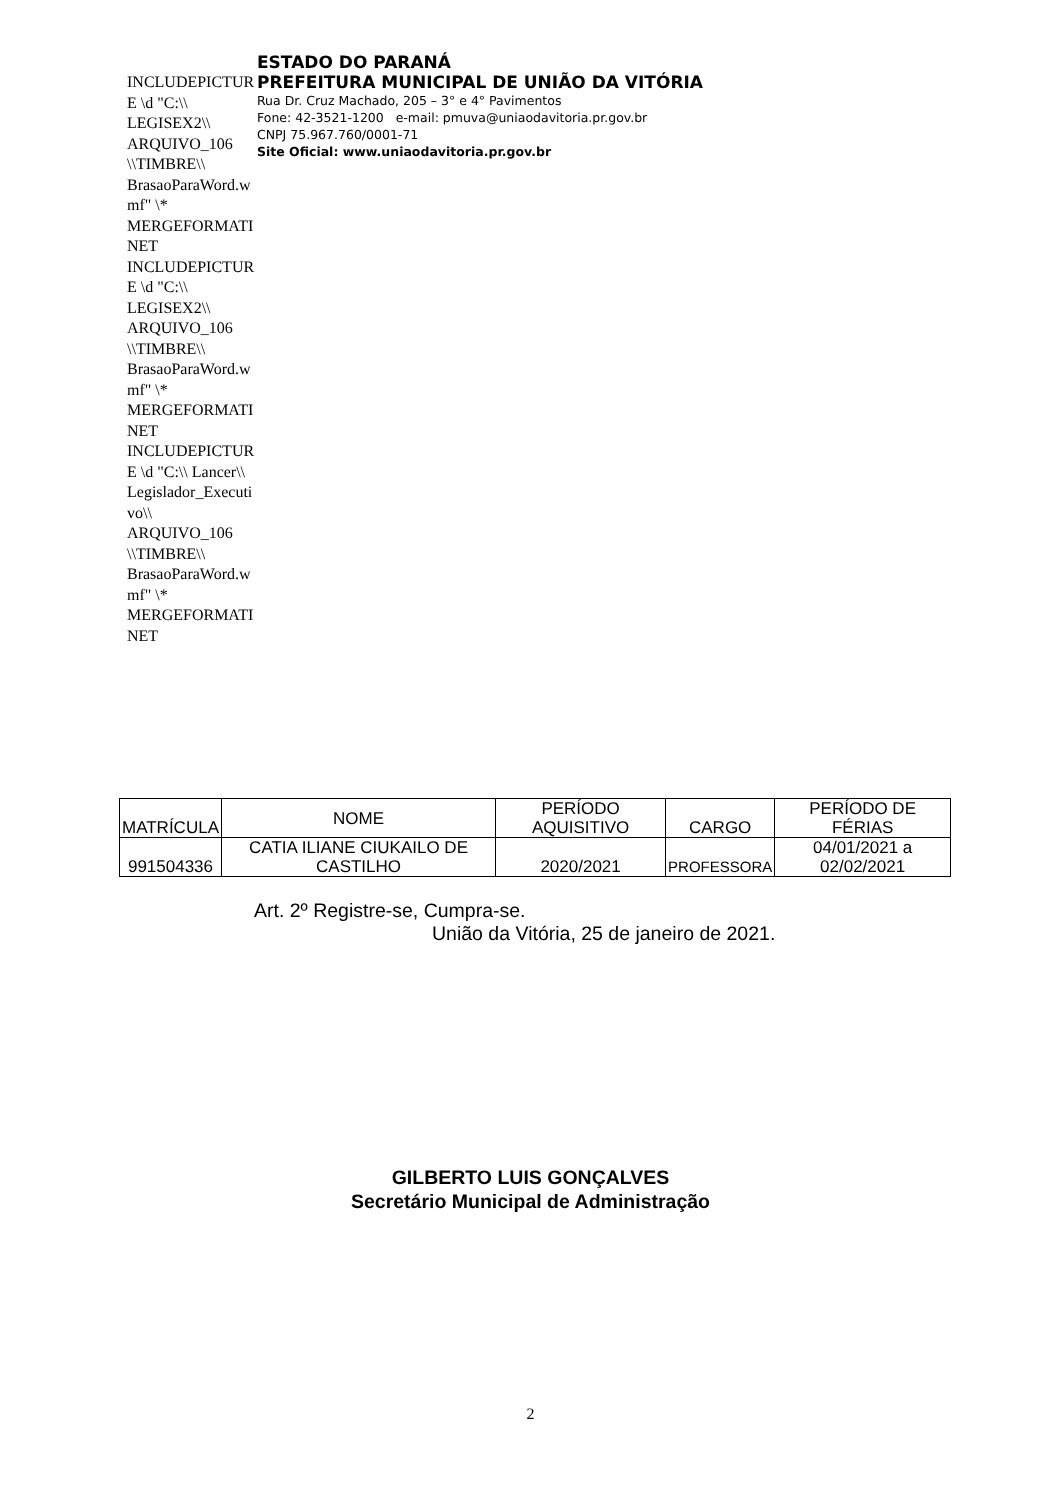INCLUDEPICTURE \d "C:\\ LEGISEX2\\ ARQUIVO_106 \\TIMBRE\\ BrasaoParaWord.wmf" \* MERGEFORMATINET INCLUDEPICTURE \d "C:\\ LEGISEX2\\ ARQUIVO_106 \\TIMBRE\\ BrasaoParaWord.wmf" \* MERGEFORMATINET INCLUDEPICTURE \d "C:\\ Lancer\\ Legislador_Executivo\\ ARQUIVO_106 \\TIMBRE\\ BrasaoParaWord.wmf" \* MERGEFORMATINET
ESTADO DO PARANÁ
PREFEITURA MUNICIPAL DE UNIÃO DA VITÓRIA
Rua Dr. Cruz Machado, 205 – 3° e 4° Pavimentos
Fone: 42-3521-1200 e-mail: pmuva@uniaodavitoria.pr.gov.br
CNPJ 75.967.760/0001-71
Site Oficial: www.uniaodavitoria.pr.gov.br
| MATRÍCULA | NOME | PERÍODO AQUISITIVO | CARGO | PERÍODO DE FÉRIAS |
| 991504336 | CATIA ILIANE CIUKAILO DE CASTILHO | 2020/2021 | PROFESSORA | 04/01/2021 a 02/02/2021 |
Art. 2º Registre-se, Cumpra-se.
União da Vitória, 25 de janeiro de 2021.
GILBERTO LUIS GONÇALVES
Secretário Municipal de Administração
2